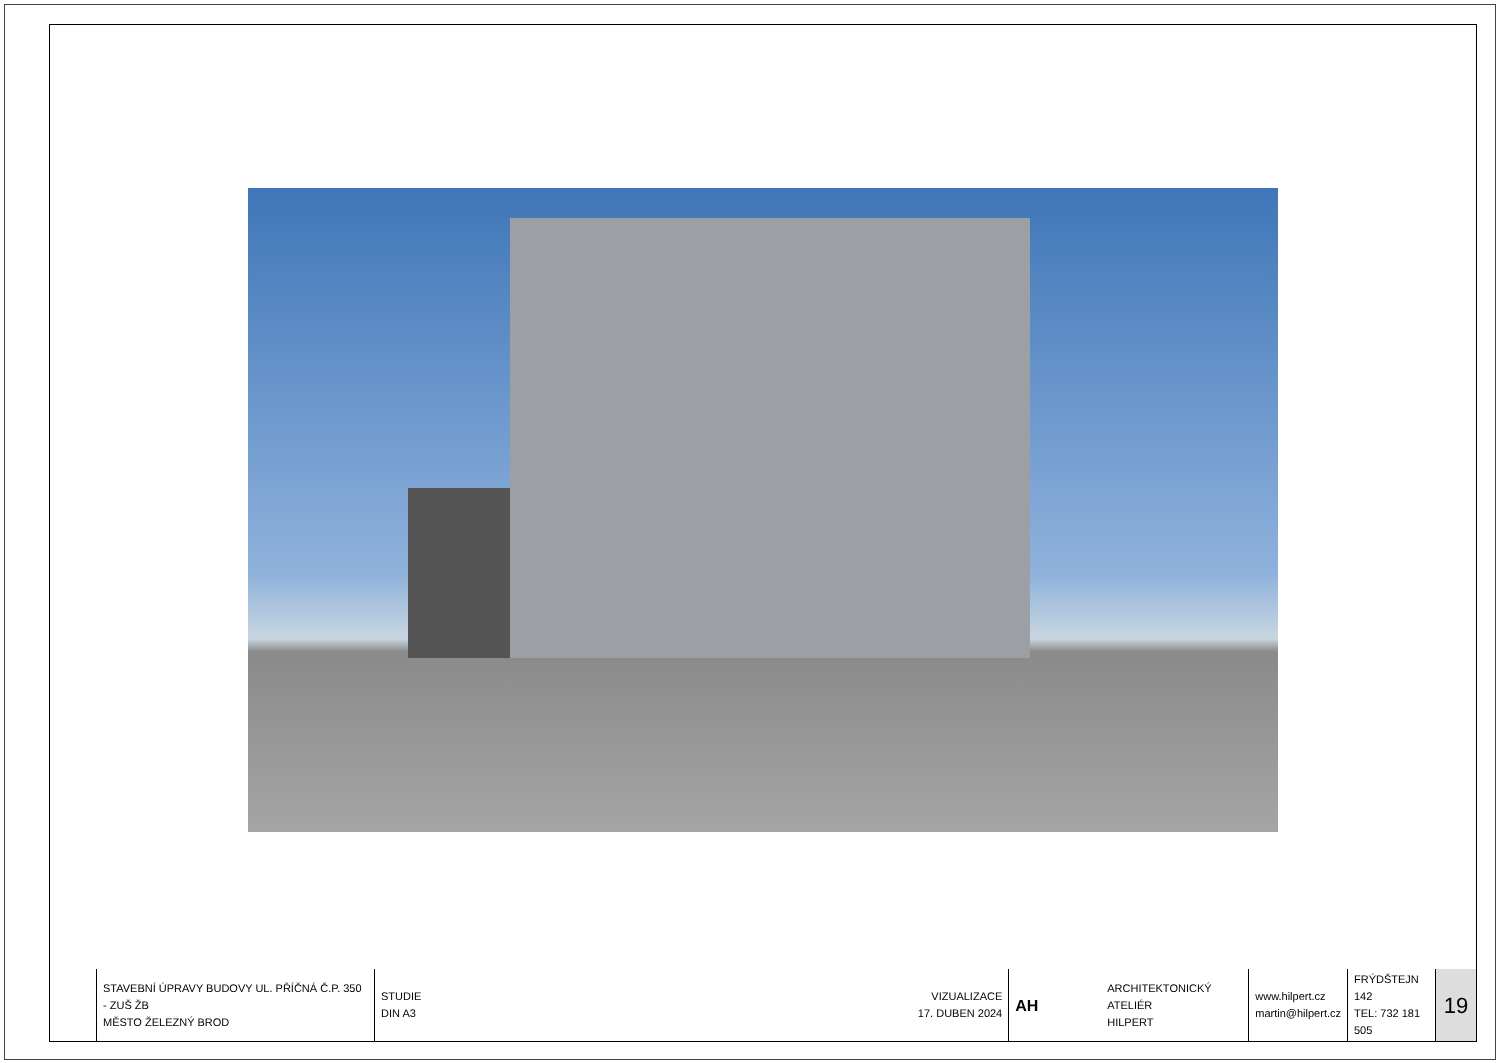| | STAVEBNÍ ÚPRAVY BUDOVY UL. PŘÍČNÁ Č.P. 350 - ZUŠ ŽB MĚSTO ŽELEZNÝ BROD | STUDIE DIN A3 | VIZUALIZACE 17. DUBEN 2024 | AH | ARCHITEKTONICKÝ ATELIÉR HILPERT | www.hilpert.cz martin@hilpert.cz | FRÝDŠTEJN 142 TEL: 732 181 505 | 19 |